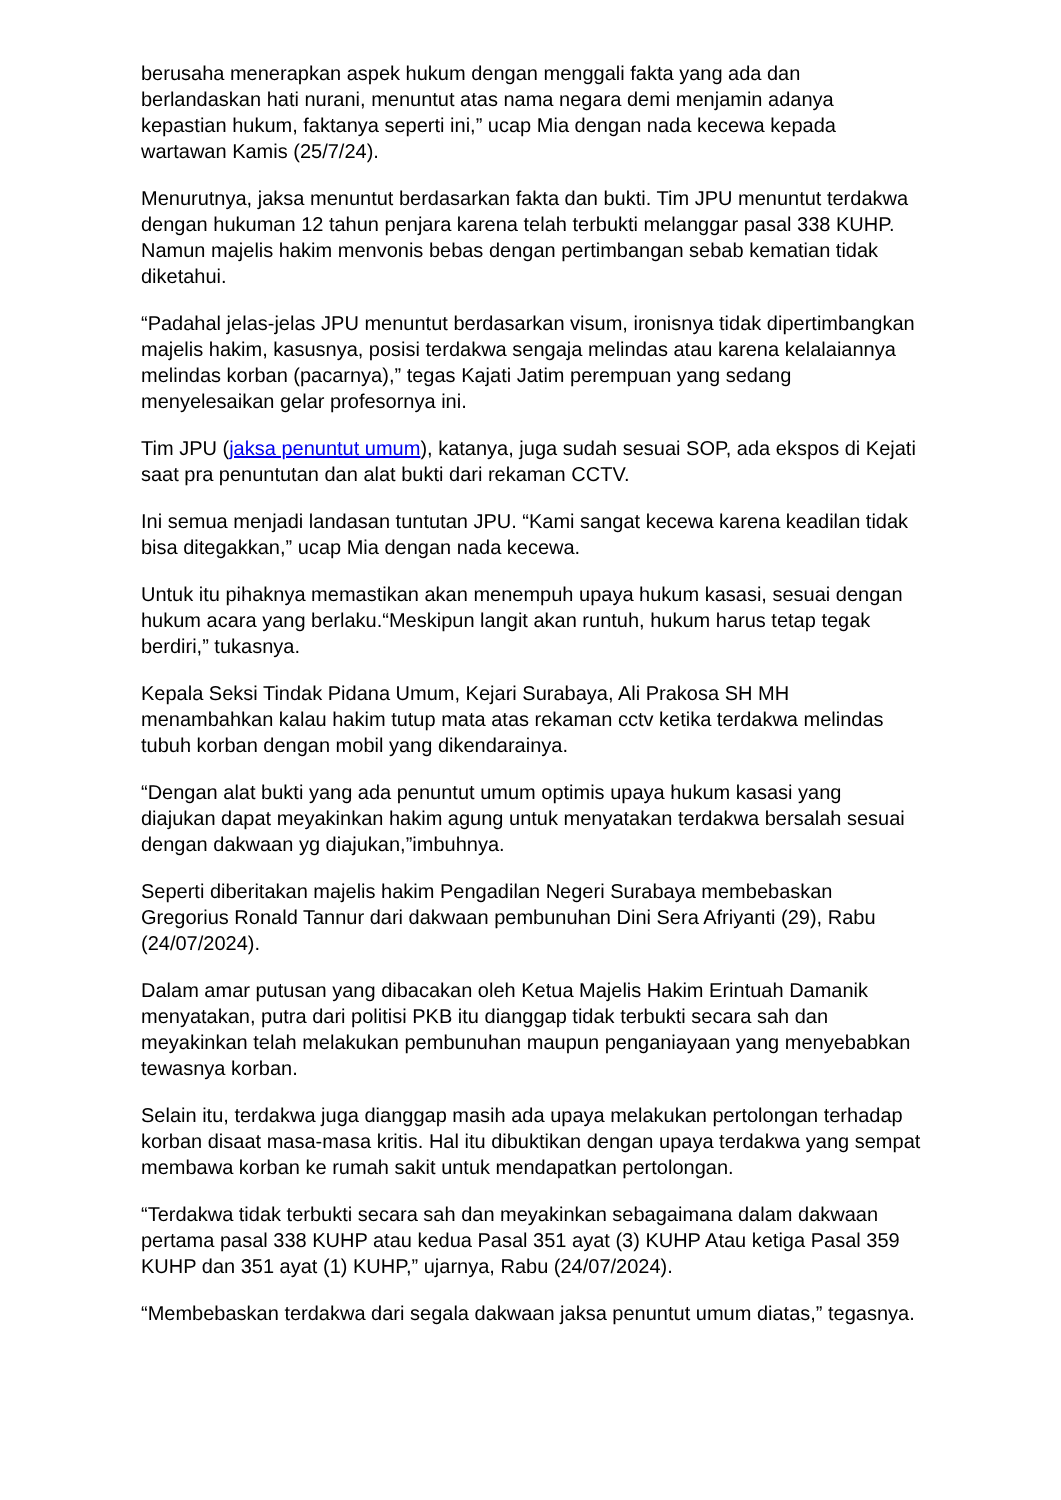berusaha menerapkan aspek hukum dengan menggali fakta yang ada dan berlandaskan hati nurani, menuntut atas nama negara demi menjamin adanya kepastian hukum, faktanya seperti ini,” ucap Mia dengan nada kecewa kepada wartawan Kamis (25/7/24).
Menurutnya, jaksa menuntut berdasarkan fakta dan bukti. Tim JPU menuntut terdakwa dengan hukuman 12 tahun penjara karena telah terbukti melanggar pasal 338 KUHP. Namun majelis hakim menvonis bebas dengan pertimbangan sebab kematian tidak diketahui.
“Padahal jelas-jelas JPU menuntut berdasarkan visum, ironisnya tidak dipertimbangkan majelis hakim, kasusnya, posisi terdakwa sengaja melindas atau karena kelalaiannya melindas korban (pacarnya),” tegas Kajati Jatim perempuan yang sedang menyelesaikan gelar profesornya ini.
Tim JPU (jaksa penuntut umum), katanya, juga sudah sesuai SOP, ada ekspos di Kejati saat pra penuntutan dan alat bukti dari rekaman CCTV.
Ini semua menjadi landasan tuntutan JPU. “Kami sangat kecewa karena keadilan tidak bisa ditegakkan,” ucap Mia dengan nada kecewa.
Untuk itu pihaknya memastikan akan menempuh upaya hukum kasasi, sesuai dengan hukum acara yang berlaku.“Meskipun langit akan runtuh, hukum harus tetap tegak berdiri,” tukasnya.
Kepala Seksi Tindak Pidana Umum, Kejari Surabaya, Ali Prakosa SH MH menambahkan kalau hakim tutup mata atas rekaman cctv ketika terdakwa melindas tubuh korban dengan mobil yang dikendarainya.
“Dengan alat bukti yang ada penuntut umum optimis upaya hukum kasasi yang diajukan dapat meyakinkan hakim agung untuk menyatakan terdakwa bersalah sesuai dengan dakwaan yg diajukan,”imbuhnya.
Seperti diberitakan majelis hakim Pengadilan Negeri Surabaya membebaskan Gregorius Ronald Tannur dari dakwaan pembunuhan Dini Sera Afriyanti (29), Rabu (24/07/2024).
Dalam amar putusan yang dibacakan oleh Ketua Majelis Hakim Erintuah Damanik menyatakan, putra dari politisi PKB itu dianggap tidak terbukti secara sah dan meyakinkan telah melakukan pembunuhan maupun penganiayaan yang menyebabkan tewasnya korban.
Selain itu, terdakwa juga dianggap masih ada upaya melakukan pertolongan terhadap korban disaat masa-masa kritis. Hal itu dibuktikan dengan upaya terdakwa yang sempat membawa korban ke rumah sakit untuk mendapatkan pertolongan.
“Terdakwa tidak terbukti secara sah dan meyakinkan sebagaimana dalam dakwaan pertama pasal 338 KUHP atau kedua Pasal 351 ayat (3) KUHP Atau ketiga Pasal 359 KUHP dan 351 ayat (1) KUHP,” ujarnya, Rabu (24/07/2024).
“Membebaskan terdakwa dari segala dakwaan jaksa penuntut umum diatas,” tegasnya.